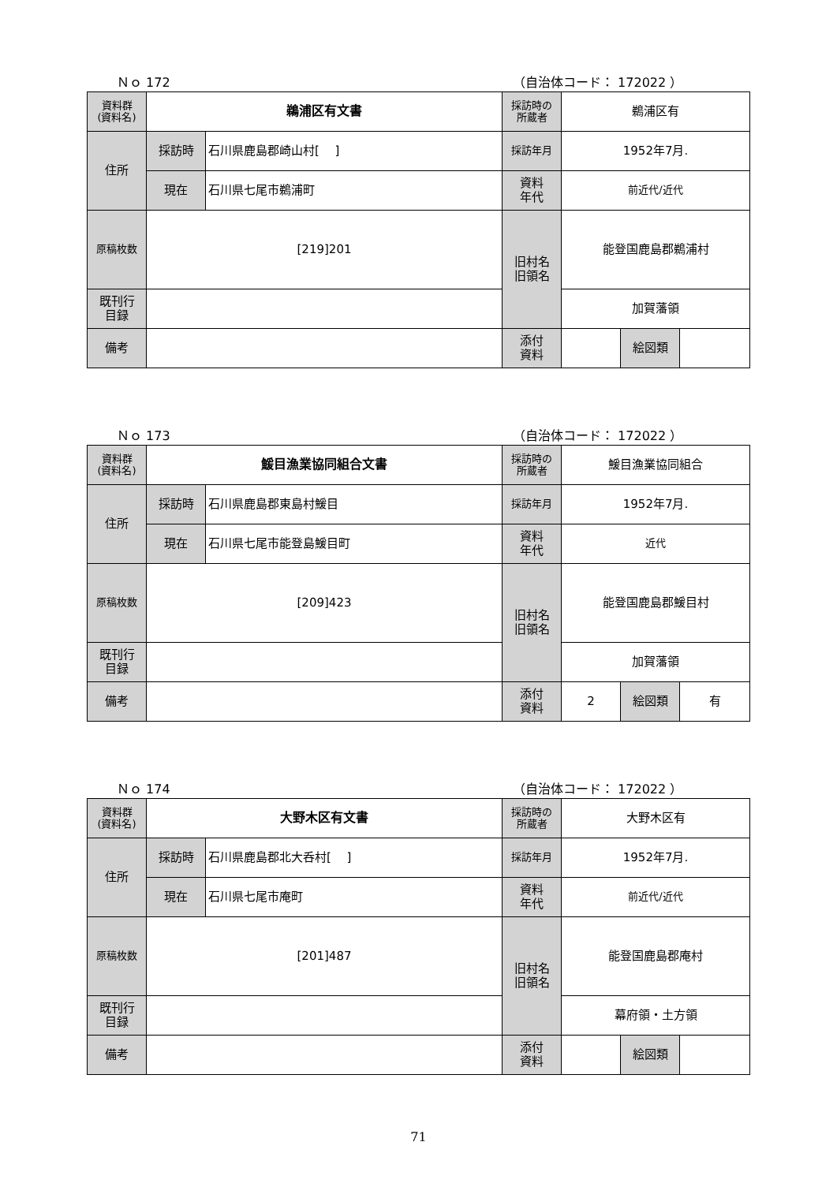Ｎｏ 172 （自治体コード： 172022 ）
| 資料群 (資料名) | 鵜浦区有文書 | | 採訪時の 所蔵者 | 鵜浦区有 | | |
| 住所 | 採訪時 | 石川県鹿島郡崎山村[ ] | 採訪年月 | 1952年7月. | | |
| | 現在 | 石川県七尾市鵜浦町 | 資料 年代 | 前近代/近代 | | |
| 原稿枚数 | [219]201 | | 旧村名 旧領名 | 能登国鹿島郡鵜浦村 | | |
| 既刊行 目録 | | | | 加賀藩領 | | |
| 備考 | | | | | | |
| | | | 添付 資料 | | 絵図類 | |
Ｎｏ 173 （自治体コード： 172022 ）
| 資料群 (資料名) | 鰀目漁業協同組合文書 | | 採訪時の 所蔵者 | 鰀目漁業協同組合 | | |
| 住所 | 採訪時 | 石川県鹿島郡東島村鰀目 | 採訪年月 | 1952年7月. | | |
| | 現在 | 石川県七尾市能登島鰀目町 | 資料 年代 | 近代 | | |
| 原稿枚数 | [209]423 | | 旧村名 旧領名 | 能登国鹿島郡鰀目村 | | |
| 既刊行 目録 | | | | 加賀藩領 | | |
| 備考 | | | | | | |
| | | | 添付 資料 | 2 | 絵図類 | 有 |
Ｎｏ 174 （自治体コード： 172022 ）
| 資料群 (資料名) | 大野木区有文書 | | 採訪時の 所蔵者 | 大野木区有 | | |
| 住所 | 採訪時 | 石川県鹿島郡北大呑村[ ] | 採訪年月 | 1952年7月. | | |
| | 現在 | 石川県七尾市庵町 | 資料 年代 | 前近代/近代 | | |
| 原稿枚数 | [201]487 | | 旧村名 旧領名 | 能登国鹿島郡庵村 | | |
| 既刊行 目録 | | | | 幕府領・土方領 | | |
| 備考 | | | | | | |
| | | | 添付 資料 | | 絵図類 | |
71